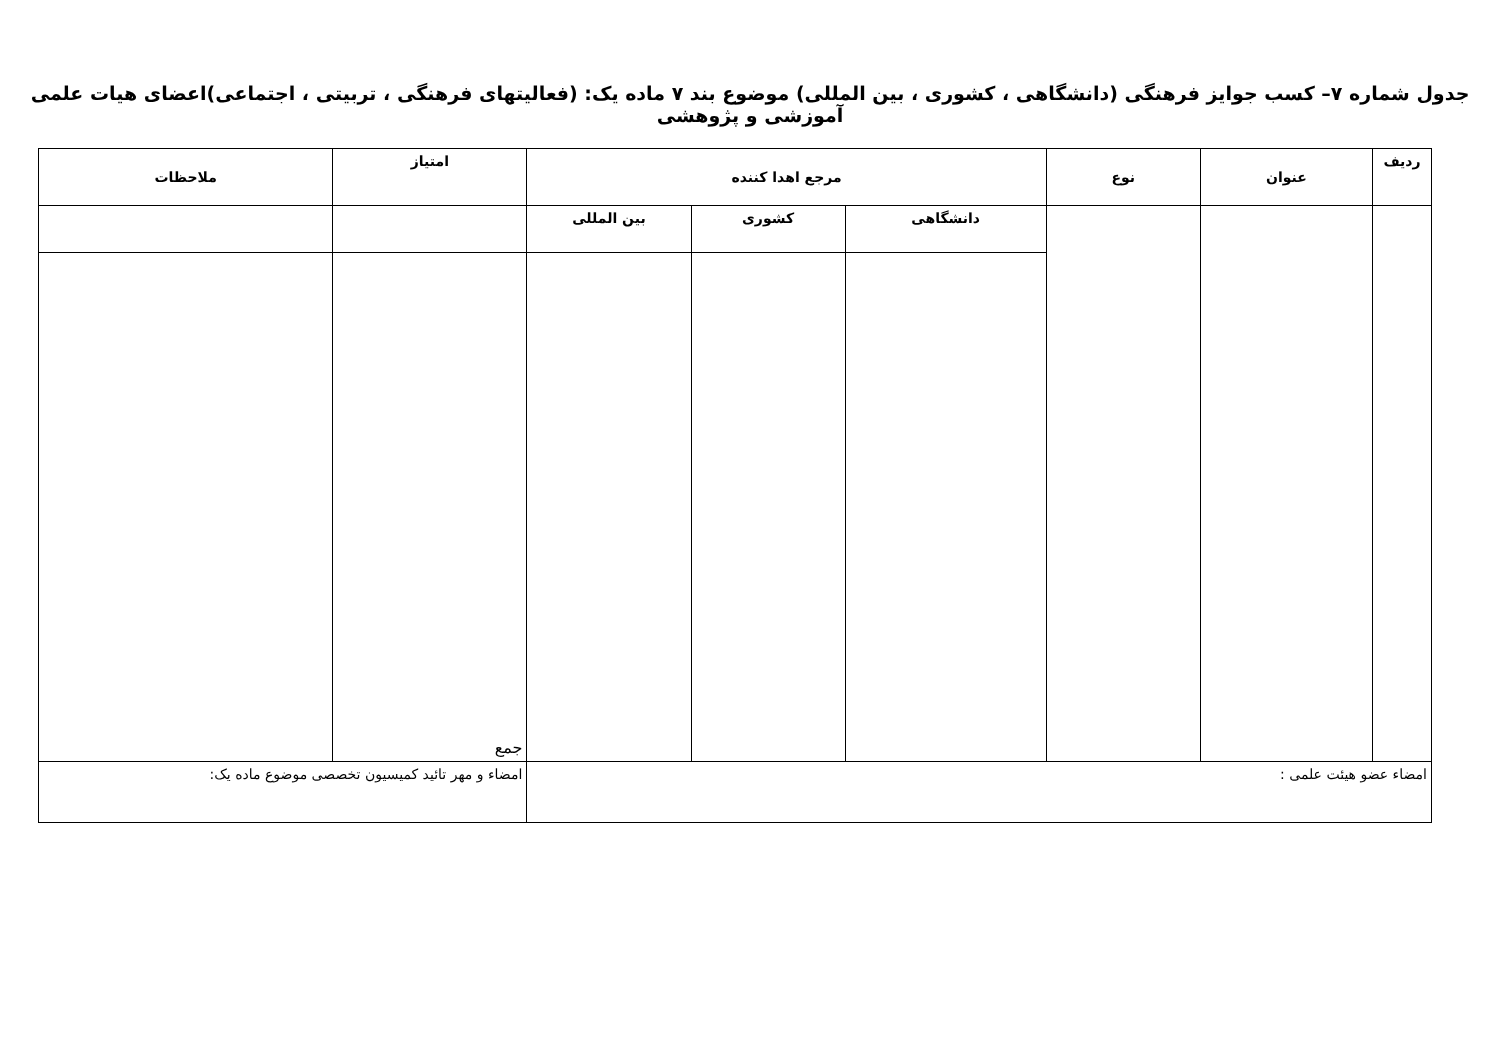جدول شماره ۷– کسب جوایز فرهنگی (دانشگاهی ، کشوری ، بین المللی) موضوع بند ۷ ماده یک: (فعالیتهای فرهنگی ، تربیتی ، اجتماعی)اعضای هیات علمی آموزشی و پژوهشی
| ردیف | عنوان | نوع | مرجع اهدا کننده | | | امتیاز | ملاحظات |
| --- | --- | --- | --- | --- | --- | --- | --- |
| | | | دانشگاهی | کشوری | بین المللی | | |
| | | | | | | جمع | |
| امضاء عضو هیئت علمی : | | | | | | امضاء و مهر تائید کمیسیون تخصصی موضوع ماده یک: | |